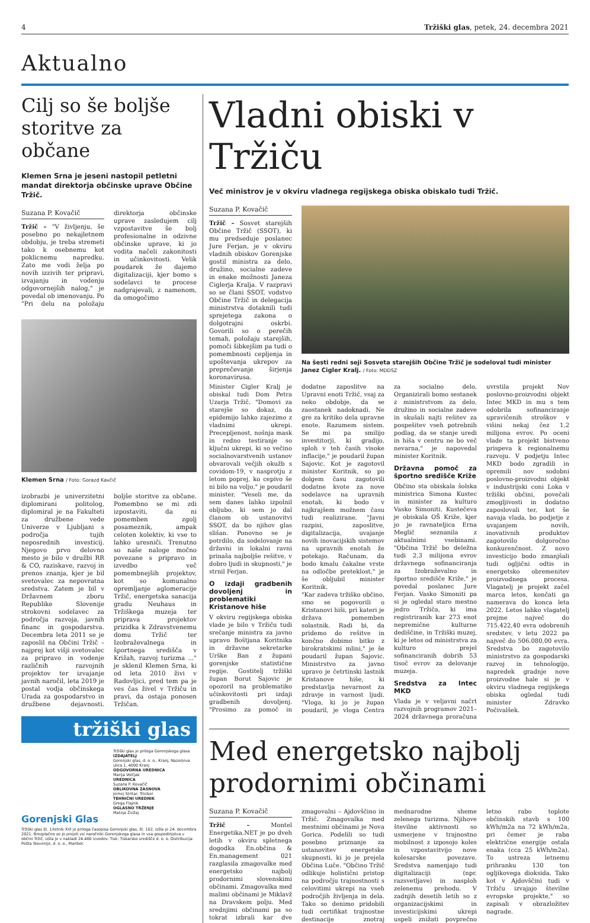4 Tržiški glas, petek, 24. decembra 2021
Aktualno
Cilj so še boljše storitve za občane
Klemen Srna je jeseni nastopil petletni mandat direktorja občinske uprave Občine Tržič.
Suzana P. Kovačič
Tržič – "V življenju, še posebno po nekajletnem obdobju, je treba stremeti tako k osebnemu kot poklicnemu napredku. Zato me vodi želja po novih izzivih ter pripravi, izvajanju in vodenju odgovornejših nalog," je povedal ob imenovanju. Po "Pri delu na položaju direktorja občinske uprave zasledujem cilj vzpostavitve še bolj profesionalne in odzivne občinske uprave, ki jo vodita načeli zakonitosti in učinkovitosti. Velik poudarek že dajemo digitalizaciji, kjer bomo s sodelavci te procese nadgrajevali, z namenom, da omogočimo
Klemen Srna / Foto: Gorazd Kavčič
izobrazbi je univerzitetni diplomirani politolog, diplomiral je na Fakulteti za družbene vede Univerze v Ljubljani s področja tujih neposrednih investicij. Njegovo prvo delovno mesto je bilo v družbi RR & CO, raziskave, razvoj in prenos znanja, kjer je bil svetovalec za nepovratna sredstva. Zatem je bil v Državnem zboru Republike Slovenije strokovni sodelavec za področja razvoja, javnih financ in gospodarstva. Decembra leta 2011 se je zaposlil na Občini Tržič – najprej kot višji svetovalec za pripravo in vodenje različnih razvojnih projektov ter izvajanje javnih naročil, leta 2019 je postal vodja občinskega Urada za gospodarstvo in družbene dejavnosti. boljše storitve za občane. Pomembno se mi zdi izpostaviti, da ni pomemben zgolj posameznik, ampak celoten kolektiv, ki vse to lahko uresniči. Trenutno so naše naloge močno povezane s pripravo in izvedbo več pomembnejših projektov, kot so komunalno opremljanje aglomeracije Tržič, energetska sanacija gradu Neuhaus in Tržiškega muzeja ter priprava projektov prizidka k Zdravstvenemu domu Tržič ter Izobraževalnega in športnega središča v Križah, razvoj turizma ..." je sklenil Klemen Srna, ki od leta 2010 živi v Radovljici, pred tem pa je ves čas živel v Tržiču in pravi, da ostaja ponosen Tržičan.
tržiški glas
Tržiški glas je priloga Gorenjskega glasa
IZDAJATELJ
Gorenjski glas, d. o. o., Kranj, Nazorjeva ulica 1, 4000 Kranj
ODGOVORNA UREDNICA
Marija Volčjak
UREDNICA
Suzana P. Kovačič
OBLIKOVNA ZASNOVA
Jernej Stritar, Tricikel
TEHNIČNI UREDNIK
Grega Flajnik
OGLASNO TRŽENJE
Mateja Žvižaj
Gorenjski Glas
Tržiški glas št. 1/letnik XVI je priloga časopisa Gorenjski glas, št. 102, izšla je 24. decembra 2021. Brezplačno so jo prejeli vsi naročniki Gorenjskega glasa in vsa gospodinjstva v občini Tržič, izšla je v nakladi 24.400 izvodov. Tisk: Tiskarsko središče d. o. o. Distribucija: Pošta Slovenije, d. o. o., Maribor.
Vladni obiski v Tržiču
Več ministrov je v okviru vladnega regijskega obiska obiskalo tudi Tržič.
Suzana P. Kovačič
Tržič – Sosvet starejših Občine Tržič (SSOT), ki mu predseduje poslanec Jure Ferjan, je v okviru vladnih obiskov Gorenjske gostil ministra za delo, družino, socialne zadeve in enake možnosti Janeza Ciglerja Kralja. V razpravi so se člani SSOT, vodstvo Občine Tržič in delegacija ministrstva dotaknili tudi sprejetega zakona o dolgotrajni oskrbi. Govorili so o perečih temah, položaju starejših, pomoči šibkejšim pa tudi o pomembnosti cepljenja in upoštevanja ukrepov za preprečevanje širjenja koronavirusa.
Na šesti redni seji Sosveta starejših Občine Tržič je sodeloval tudi minister Janez Cigler Kralj. / Foto: MDDSZ
Minister Cigler Kralj je obiskal tudi Dom Petra Uzarja Tržič. "Domovi za starejše so dokaz, da epidemijo lahko zajezimo z vladnimi ukrepi. Precepljenost, nošnja mask in redno testiranje so ključni ukrepi, ki so večino socialnovarstvenih ustanov obvarovali večjih okužb s covidom-19, v nasprotju z letom poprej, ko cepivo še ni bilo na voljo," je poudaril minister. "Veseli me, da sem danes lahko izpolnil obljubo, ki sem jo dal članom ob ustanovitvi SSOT, da bo njihov glas slišan. Ponovno se je potrdilo, da sodelovanje na državni in lokalni ravni prinaša najboljše rešitve, v dobro ljudi in skupnosti," je strnil Ferjan.
O izdaji gradbenih dovoljenj in problematiki Kristanove hiše
V okviru regijskega obiska vlade je bilo v Tržiču tudi srečanje ministra za javno upravo Boštjana Koritnika in državne sekretarke Urške Ban z župani gorenjske statistične regije. Gostitelj tržiški župan Borut Sajovic je opozoril na problematiko učinkovitosti pri izdaji gradbenih dovoljenj. "Prosimo za pomoč in dodatne zaposlitve na Upravni enoti Tržič, vsaj za neko obdobje, da se zaostanek nadoknadi. Ne gre za kritiko dela upravne enote. Razumem sistem. Se mi pa smilijo investitorji, ki gradijo, sploh v teh časih visoke inflacije," je poudaril župan Sajovic. Kot je zagotovil minister Koritnik, so po dolgem času zagotovili dodatne kvote za nove sodelavce na upravnih enotah, ki bodo v najkrajšem možnem času tudi realizirane. "Javni razpisi, zaposlitve, digitalizacija, uvajanje novih inovacijskih sistemov na upravnih enotah že potekajo. Računam, da bodo kmalu čakalne vrste na odločbe preteklost," je še obljubil minister Koritnik.
"Kar zadeva tržiško občino, smo se pogovorili o Kristanovi hiši, pri kateri je država pomemben solastnik. Radi bi, da pridemo do rešitve in končno dobimo bitko z birokratskimi mlini," je še poudaril župan Sajovic. Ministrstvo za javno upravo je četrtinski lastnik Kristanove hiše, ki predstavlja nevarnost za zdravje in varnost ljudi. "Vloga, ki jo je župan poudaril, je vloga Centra za socialno delo. Organizirali bomo sestanek z ministrstvom za delo, družino in socialne zadeve in skušali najti rešitev za pospešitev vseh potrebnih podlag, da se stanje uredi in hiša v centru ne bo več nevarna," je napovedal minister Koritnik.
Državna pomoč za športno središče Križe
Občino sta obiskala šolska ministrica Simona Kustec in minister za kulturo Vasko Simoniti. Kustečeva je obiskala OŠ Križe, kjer jo je ravnateljica Erna Meglič seznanila z aktualnimi vsebinami. "Občina Tržič bo deležna tudi 2,3 milijona evrov državnega sofinanciranja za Izobraževalno in športno središče Križe," je povedal poslanec Jure Ferjan. Vasko Simoniti pa si je ogledal staro mestno jedro Tržiča, ki ima registriranih kar 273 enot nepremične kulturne dediščine, in Tržiški muzej, ki je letos od ministrstva za kulturo prejel sofinanciranih dobrih 53 tisoč evrov za delovanje muzeja.
Sredstva za Intec MKD
Vlada je v veljavni načrt razvojnih programov 2021–2024 državnega proračuna uvrstila projekt Nov poslovno-proizvodni objekt Intec MKD in mu s tem odobrila sofinanciranje upravičenih stroškov v višini nekaj čez 1,2 milijona evrov. Po oceni vlade ta projekt bistveno prispeva k regionalnemu razvoju. V podjetju Intec MKD bodo zgradili in opremili nov sodobni poslovno-proizvodni objekt v industrijski coni Loka v tržiški občini, povečali zmogljivosti in dodatno zaposlovali ter, kot še navaja vlada, bo podjetje z uvajanjem novih, inovativnih produktov zagotovilo dolgoročno konkurenčnost. Z novo investicijo bodo zmanjšali tudi ogljični odtis in energetsko obremenitev proizvodnega procesa. Vlagatelj je projekt začel marca letos, končati ga namerava do konca leta 2022. Letos lahko vlagatelj prejme največ do 715.422,40 evra odobrenih sredstev, v letu 2022 pa največ do 506.080,00 evra. Sredstva bo zagotovilo ministrstvo za gospodarski razvoj in tehnologijo, napredek gradnje nove proizvodne hale si je v okviru vladnega regijskega obiska ogledal tudi minister Zdravko Počivalšek.
Med energetsko najbolj prodornimi občinami
Suzana P. Kovačič
Tržič – Montel Energetika.NET je po dveh letih v okviru spletnega dogodka En.občina & En.management 021 razglasila zmagovalke med energetsko najbolj prodornimi slovenskimi občinami. Zmagovalka med malimi občinami je Miklavž na Dravskem polju. Med srednjimi občinami pa so tokrat izbrali kar dve zmagovalni – Ajdovščino in Tržič. Zmagovalka med mestnimi občinami je Nova Gorica. Podelili so tudi posebno priznanje za ustanovitev energetske skupnosti, ki jo je prejela Občina Luče. "Občino Tržič odlikuje holistični pristop na področju trajnostnosti s celovitimi ukrepi na vseh področjih življenja in dela. Tako so denimo pridobili tudi certifikat trajnostne destinacije znotraj mednarodne sheme zelenega turizma. Njihove številne aktivnosti so usmerjene v trajnostno mobilnost z izposojo koles in vzpostavitvijo nove kolesarske povezave. Sredstva namenjajo tudi digitalizaciji (npr. razsvetljave) in nasploh zelenemu prehodu. V zadnjih desetih letih so z organizacijskimi in investicijskimi ukrepi uspeli znižati povprečno letno rabo toplote občinskih stavb s 100 kWh/m2a na 72 kWh/m2a, pri čemer je raba električne energije ostala enaka (cca 25 kWh/m2a). To ustreza letnemu prihranku 130 ton ogljikovega dioksida. Tako kot v Ajdovščini tudi v Tržiču izvajajo številne evropske projekte," so zapisali v obrazložitev nagrade.